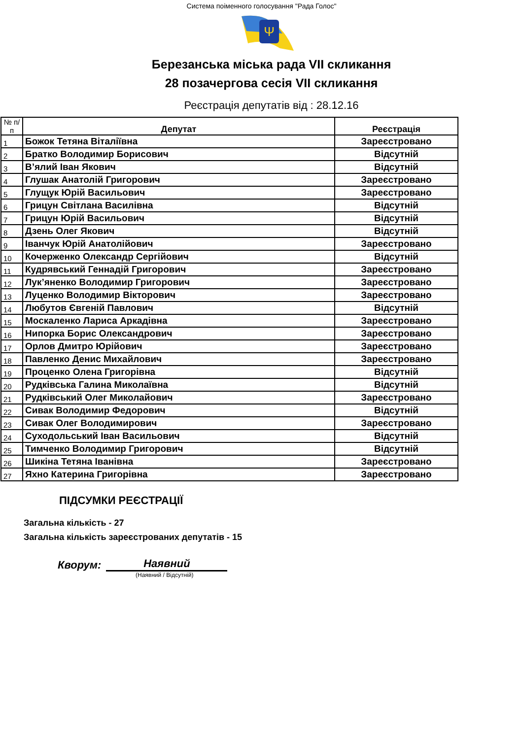Система поіменного голосування "Рада Голос"
Ψ
Березанська міська рада VII скликання
28 позачергова сесія VII скликання
Реєстрація депутатів від : 28.12.16
| № п/п | Депутат | Реєстрація |
| --- | --- | --- |
| 1 | Божок Тетяна Віталіївна | Зареєстровано |
| 2 | Братко Володимир Борисович | Відсутній |
| 3 | В’ялий Іван Якович | Відсутній |
| 4 | Глушак Анатолій Григорович | Зареєстровано |
| 5 | Глущук Юрій Васильович | Зареєстровано |
| 6 | Грицун Світлана Василівна | Відсутній |
| 7 | Грицун Юрій Васильович | Відсутній |
| 8 | Дзень Олег Якович | Відсутній |
| 9 | Іванчук Юрій Анатолійович | Зареєстровано |
| 10 | Кочерженко Олександр Сергійович | Відсутній |
| 11 | Кудрявський Геннадій Григорович | Зареєстровано |
| 12 | Лук’яненко Володимир Григорович | Зареєстровано |
| 13 | Луценко Володимир Вікторович | Зареєстровано |
| 14 | Любутов Євгеній Павлович | Відсутній |
| 15 | Москаленко Лариса Аркадівна | Зареєстровано |
| 16 | Нипорка Борис Олександрович | Зареєстровано |
| 17 | Орлов Дмитро Юрійович | Зареєстровано |
| 18 | Павленко Денис Михайлович | Зареєстровано |
| 19 | Проценко Олена Григорівна | Відсутній |
| 20 | Рудківська Галина Миколаївна | Відсутній |
| 21 | Рудківський Олег Миколайович | Зареєстровано |
| 22 | Сивак Володимир Федорович | Відсутній |
| 23 | Сивак Олег Володимирович | Зареєстровано |
| 24 | Суходольський Іван Васильович | Відсутній |
| 25 | Тимченко Володимир Григорович | Відсутній |
| 26 | Шикіна Тетяна Іванівна | Зареєстровано |
| 27 | Яхно Катерина Григорівна | Зареєстровано |
ПІДСУМКИ РЕЄСТРАЦІЇ
Загальна кількість - 27
Загальна кількість зареєстрованих депутатів - 15
Кворум: Наявний
(Наявний / Відсутній)